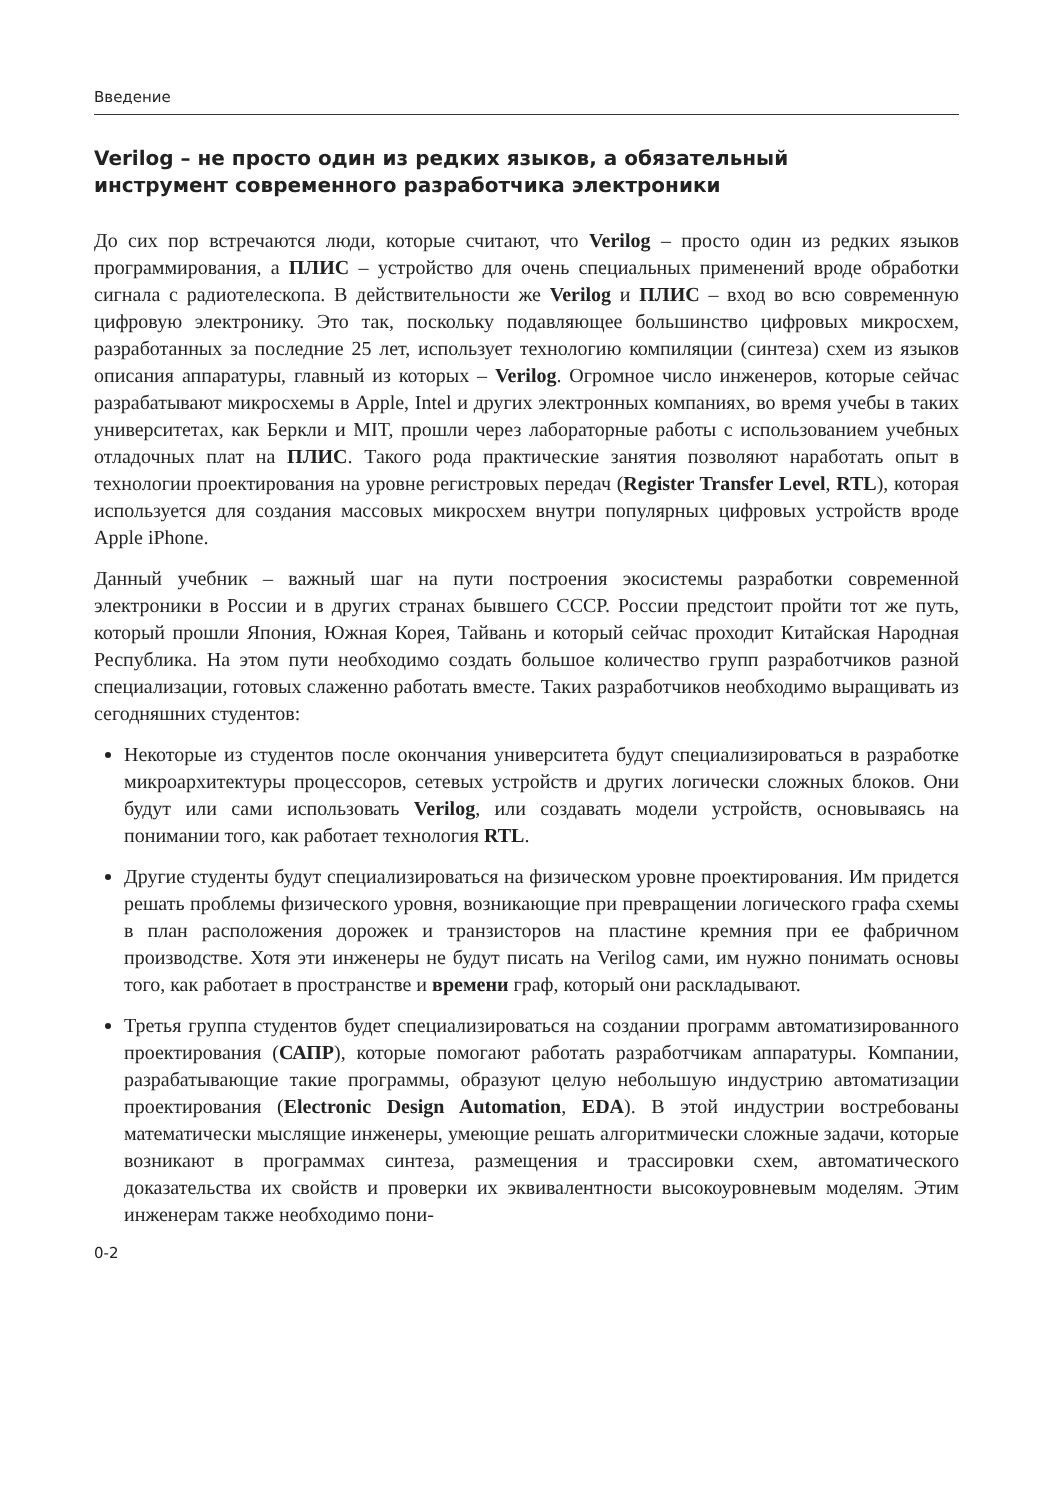Введение
Verilog – не просто один из редких языков, а обязательный
инструмент современного разработчика электроники
До сих пор встречаются люди, которые считают, что Verilog – просто один из редких языков программирования, а ПЛИС – устройство для очень специальных применений вроде обработки сигнала с радиотелескопа. В действительности же Verilog и ПЛИС – вход во всю современную цифровую электронику. Это так, поскольку подавляющее большинство цифровых микросхем, разработанных за последние 25 лет, использует технологию компиляции (синтеза) схем из языков описания аппаратуры, главный из которых – Verilog. Огромное число инженеров, которые сейчас разрабатывают микросхемы в Apple, Intel и других электронных компаниях, во время учебы в таких университетах, как Беркли и MIT, прошли через лабораторные работы с использованием учебных отладочных плат на ПЛИС. Такого рода практические занятия позволяют наработать опыт в технологии проектирования на уровне регистровых передач (Register Transfer Level, RTL), которая используется для создания массовых микросхем внутри популярных цифровых устройств вроде Apple iPhone.
Данный учебник – важный шаг на пути построения экосистемы разработки современной электроники в России и в других странах бывшего СССР. России предстоит пройти тот же путь, который прошли Япония, Южная Корея, Тайвань и который сейчас проходит Китайская Народная Республика. На этом пути необходимо создать большое количество групп разработчиков разной специализации, готовых слаженно работать вместе. Таких разработчиков необходимо выращивать из сегодняшних студентов:
Некоторые из студентов после окончания университета будут специализироваться в разработке микроархитектуры процессоров, сетевых устройств и других логически сложных блоков. Они будут или сами использовать Verilog, или создавать модели устройств, основываясь на понимании того, как работает технология RTL.
Другие студенты будут специализироваться на физическом уровне проектирования. Им придется решать проблемы физического уровня, возникающие при превращении логического графа схемы в план расположения дорожек и транзисторов на пластине кремния при ее фабричном производстве. Хотя эти инженеры не будут писать на Verilog сами, им нужно понимать основы того, как работает в пространстве и времени граф, который они раскладывают.
Третья группа студентов будет специализироваться на создании программ автоматизированного проектирования (САПР), которые помогают работать разработчикам аппаратуры. Компании, разрабатывающие такие программы, образуют целую небольшую индустрию автоматизации проектирования (Electronic Design Automation, EDA). В этой индустрии востребованы математически мыслящие инженеры, умеющие решать алгоритмически сложные задачи, которые возникают в программах синтеза, размещения и трассировки схем, автоматического доказательства их свойств и проверки их эквивалентности высокоуровневым моделям. Этим инженерам также необходимо пони-
0-2